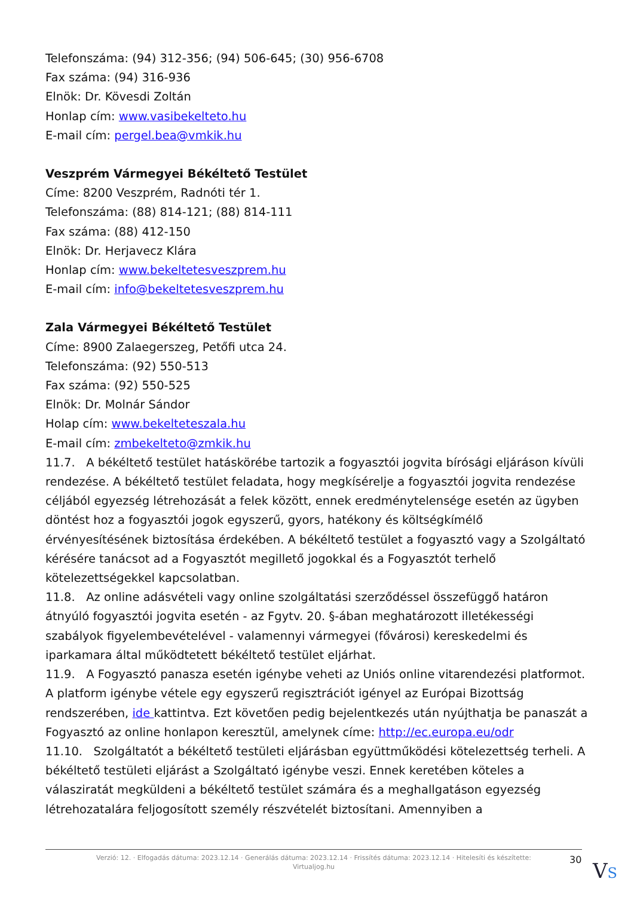Telefonszáma: (94) 312-356; (94) 506-645; (30) 956-6708
Fax száma: (94) 316-936
Elnök: Dr. Kövesdi Zoltán
Honlap cím: www.vasibekelteto.hu
E-mail cím: pergel.bea@vmkik.hu
Veszprém Vármegyei Békéltető Testület
Címe: 8200 Veszprém, Radnóti tér 1.
Telefonszáma: (88) 814-121; (88) 814-111
Fax száma: (88) 412-150
Elnök: Dr. Herjavecz Klára
Honlap cím: www.bekeltetesveszprem.hu
E-mail cím: info@bekeltetesveszprem.hu
Zala Vármegyei Békéltető Testület
Címe: 8900 Zalaegerszeg, Petőfi utca 24.
Telefonszáma: (92) 550-513
Fax száma: (92) 550-525
Elnök: Dr. Molnár Sándor
Holap cím: www.bekelteteszala.hu
E-mail cím: zmbekelteto@zmkik.hu
11.7. A békéltető testület hatáskörébe tartozik a fogyasztói jogvita bírósági eljáráson kívüli rendezése. A békéltető testület feladata, hogy megkísérelje a fogyasztói jogvita rendezése céljából egyezség létrehozását a felek között, ennek eredménytelensége esetén az ügyben döntést hoz a fogyasztói jogok egyszerű, gyors, hatékony és költségkímélő érvényesítésének biztosítása érdekében. A békéltető testület a fogyasztó vagy a Szolgáltató kérésére tanácsot ad a Fogyasztót megillető jogokkal és a Fogyasztót terhelő kötelezettségekkel kapcsolatban.
11.8. Az online adásvételi vagy online szolgáltatási szerződéssel összefüggő határon átnyúló fogyasztói jogvita esetén - az Fgytv. 20. §-ában meghatározott illetékességi szabályok figyelembevételével - valamennyi vármegyei (fővárosi) kereskedelmi és iparkamara által működtetett békéltető testület eljárhat.
11.9. A Fogyasztó panasza esetén igénybe veheti az Uniós online vitarendezési platformot. A platform igénybe vétele egy egyszerű regisztrációt igényel az Európai Bizottság rendszerében, ide kattintva. Ezt követően pedig bejelentkezés után nyújthatja be panaszát a Fogyasztó az online honlapon keresztül, amelynek címe: http://ec.europa.eu/odr
11.10. Szolgáltatót a békéltető testületi eljárásban együttműködési kötelezettség terheli. A békéltető testületi eljárást a Szolgáltató igénybe veszi. Ennek keretében köteles a válasziratát megküldeni a békéltető testület számára és a meghallgatáson egyezség létrehozatalára feljogosított személy részvételét biztosítani. Amennyiben a
Verzió: 12. · Elfogadás dátuma: 2023.12.14 · Generálás dátuma: 2023.12.14 · Frissítés dátuma: 2023.12.14 · Hitelesíti és készítette:
Virtualjog.hu
30 VS